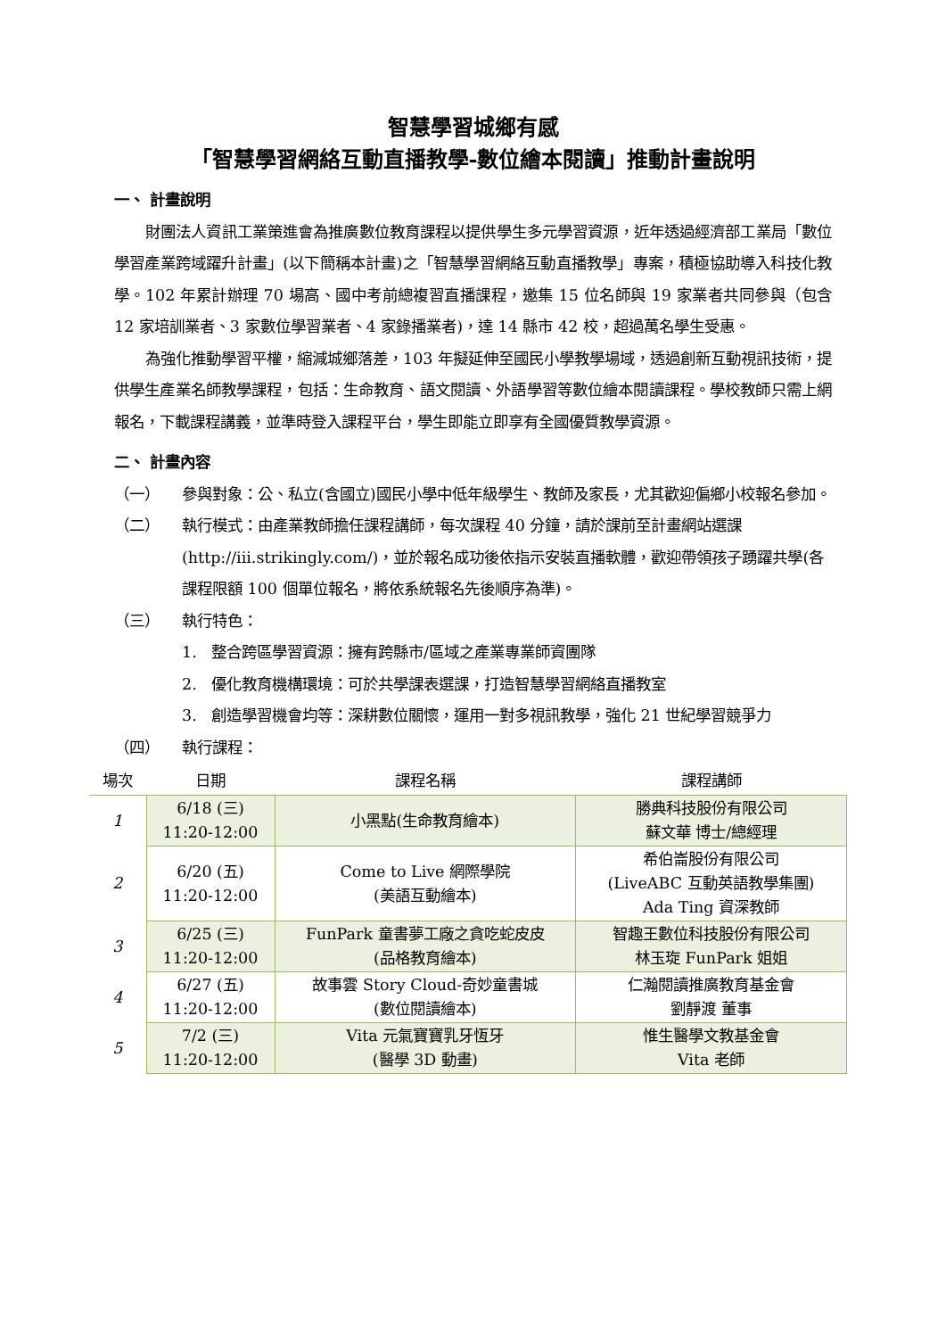智慧學習城鄉有感
「智慧學習網絡互動直播教學-數位繪本閱讀」推動計畫說明
一、 計畫說明
財團法人資訊工業策進會為推廣數位教育課程以提供學生多元學習資源，近年透過經濟部工業局「數位學習產業跨域躍升計畫」(以下簡稱本計畫)之「智慧學習網絡互動直播教學」專案，積極協助導入科技化教學。102 年累計辦理 70 場高、國中考前總複習直播課程，邀集 15 位名師與 19 家業者共同參與（包含 12 家培訓業者、3 家數位學習業者、4 家錄播業者)，達 14 縣市 42 校，超過萬名學生受惠。
為強化推動學習平權，縮減城鄉落差，103 年擬延伸至國民小學教學場域，透過創新互動視訊技術，提供學生產業名師教學課程，包括：生命教育、語文閱讀、外語學習等數位繪本閱讀課程。學校教師只需上網報名，下載課程講義，並準時登入課程平台，學生即能立即享有全國優質教學資源。
二、 計畫內容
（一） 參與對象：公、私立(含國立)國民小學中低年級學生、教師及家長，尤其歡迎偏鄉小校報名參加。
（二） 執行模式：由產業教師擔任課程講師，每次課程 40 分鐘，請於課前至計畫網站選課(http://iii.strikingly.com/)，並於報名成功後依指示安裝直播軟體，歡迎帶領孩子踴躍共學(各課程限額 100 個單位報名，將依系統報名先後順序為準)。
（三） 執行特色：
1. 整合跨區學習資源：擁有跨縣市/區域之產業專業師資團隊
2. 優化教育機構環境：可於共學課表選課，打造智慧學習網絡直播教室
3. 創造學習機會均等：深耕數位關懷，運用一對多視訊教學，強化 21 世紀學習競爭力
（四） 執行課程：
| 場次 | 日期 | 課程名稱 | 課程講師 |
| --- | --- | --- | --- |
| 1 | 6/18 (三) 11:20-12:00 | 小黑點(生命教育繪本) | 勝典科技股份有限公司 蘇文華 博士/總經理 |
| 2 | 6/20 (五) 11:20-12:00 | Come to Live 網際學院 (美語互動繪本) | 希伯崙股份有限公司 (LiveABC 互動英語教學集團) Ada Ting 資深教師 |
| 3 | 6/25 (三) 11:20-12:00 | FunPark 童書夢工廠之貪吃蛇皮皮 (品格教育繪本) | 智趣王數位科技股份有限公司 林玉琁 FunPark 姐姐 |
| 4 | 6/27 (五) 11:20-12:00 | 故事雲 Story Cloud-奇妙童書城 (數位閱讀繪本) | 仁瀚閱讀推廣教育基金會 劉靜渡 董事 |
| 5 | 7/2 (三) 11:20-12:00 | Vita 元氣寶寶乳牙恆牙 (醫學 3D 動畫) | 惟生醫學文教基金會 Vita 老師 |